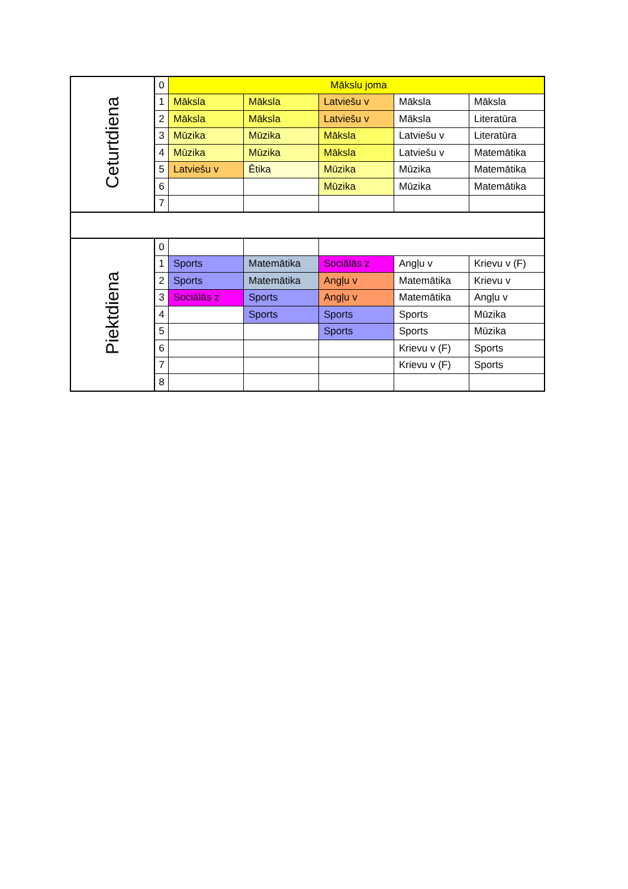| Ceturtdiena | 0 | Mākslu joma | | | | |
| | 1 | Māksla | Māksla | Latviešu v | Māksla | Māksla |
| | 2 | Māksla | Māksla | Latviešu v | Māksla | Literatūra |
| | 3 | Mūzika | Mūzika | Māksla | Latviešu v | Literatūra |
| | 4 | Mūzika | Mūzika | Māksla | Latviešu v | Matemātika |
| | 5 | Latviešu v | Ētika | Mūzika | Mūzika | Matemātika |
| | 6 | | | Mūzika | Mūzika | Matemātika |
| | 7 | | | | | |
| Piektdiena | 0 | | | | | |
| | 1 | Sports | Matemātika | Sociālās z | Angļu v | Krievu v (F) |
| | 2 | Sports | Matemātika | Angļu v | Matemātika | Krievu v |
| | 3 | Sociālās z | Sports | Angļu v | Matemātika | Angļu v |
| | 4 | | Sports | Sports | Sports | Mūzika |
| | 5 | | | Sports | Sports | Mūzika |
| | 6 | | | | Krievu v (F) | Sports |
| | 7 | | | | Krievu v (F) | Sports |
| | 8 | | | | | |